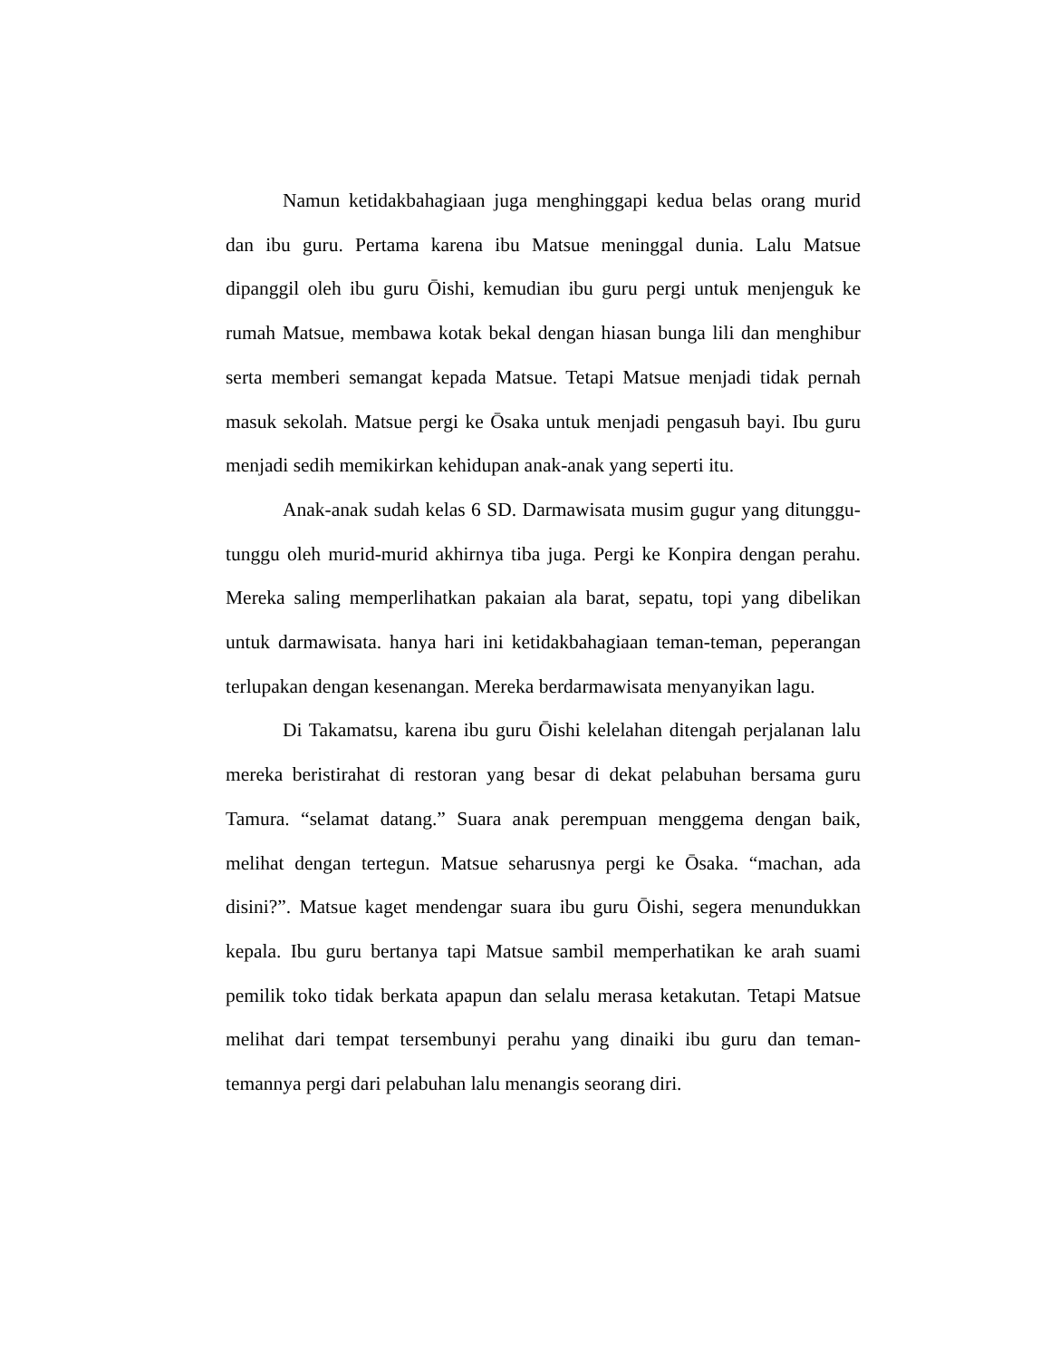Namun ketidakbahagiaan juga menghinggapi kedua belas orang murid dan ibu guru. Pertama karena ibu Matsue meninggal dunia. Lalu Matsue dipanggil oleh ibu guru Ōishi, kemudian ibu guru pergi untuk menjenguk ke rumah Matsue, membawa kotak bekal dengan hiasan bunga lili dan menghibur serta memberi semangat kepada Matsue. Tetapi Matsue menjadi tidak pernah masuk sekolah. Matsue pergi ke Ōsaka untuk menjadi pengasuh bayi. Ibu guru menjadi sedih memikirkan kehidupan anak-anak yang seperti itu.
Anak-anak sudah kelas 6 SD. Darmawisata musim gugur yang ditunggu-tunggu oleh murid-murid akhirnya tiba juga. Pergi ke Konpira dengan perahu. Mereka saling memperlihatkan pakaian ala barat, sepatu, topi yang dibelikan untuk darmawisata. hanya hari ini ketidakbahagiaan teman-teman, peperangan terlupakan dengan kesenangan. Mereka berdarmawisata menyanyikan lagu.
Di Takamatsu, karena ibu guru Ōishi kelelahan ditengah perjalanan lalu mereka beristirahat di restoran yang besar di dekat pelabuhan bersama guru Tamura. “selamat datang.” Suara anak perempuan menggema dengan baik, melihat dengan tertegun. Matsue seharusnya pergi ke Ōsaka. “machan, ada disini?”. Matsue kaget mendengar suara ibu guru Ōishi, segera menundukkan kepala. Ibu guru bertanya tapi Matsue sambil memperhatikan ke arah suami pemilik toko tidak berkata apapun dan selalu merasa ketakutan. Tetapi Matsue melihat dari tempat tersembunyi perahu yang dinaiki ibu guru dan teman-temannya pergi dari pelabuhan lalu menangis seorang diri.